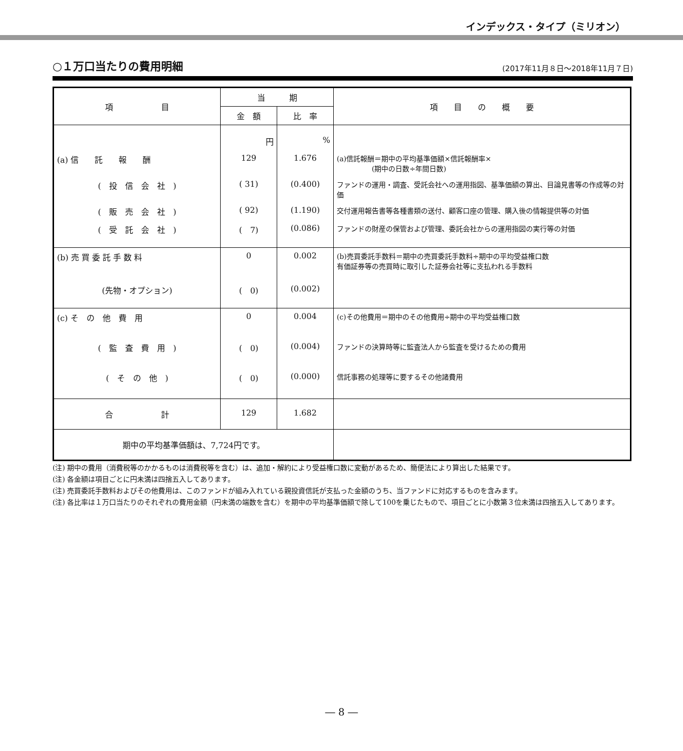インデックス・タイプ（ミリオン）
○１万口当たりの費用明細
(2017年11月８日～2018年11月７日)
| 項 目 | 当 期 | | 項 目 の 概 要 |
| --- | --- | --- | --- |
| | 金 額 | 比 率 | |
| | 円 | % | |
| (a) 信 託 報 酬 | 129 | 1.676 | (a)信託報酬＝期中の平均基準価額×信託報酬率× (期中の日数÷年間日数) |
| ( 投 信 会 社 ) | ( 31) | (0.400) | ファンドの運用・調査、受託会社への運用指図、基準価額の算出、目論見書等の作成等の対価 |
| ( 販 売 会 社 ) | ( 92) | (1.190) | 交付運用報告書等各種書類の送付、顧客口座の管理、購入後の情報提供等の対価 |
| ( 受 託 会 社 ) | ( 7) | (0.086) | ファンドの財産の保管および管理、委託会社からの運用指図の実行等の対価 |
| (b) 売 買 委 託 手 数 料 | 0 | 0.002 | (b)売買委託手数料＝期中の売買委託手数料÷期中の平均受益権口数 有価証券等の売買時に取引した証券会社等に支払われる手数料 |
| (先物・オプション) | ( 0) | (0.002) | |
| (c) そ の 他 費 用 | 0 | 0.004 | (c)その他費用＝期中のその他費用÷期中の平均受益権口数 |
| ( 監 査 費 用 ) | ( 0) | (0.004) | ファンドの決算時等に監査法人から監査を受けるための費用 |
| ( そ の 他 ) | ( 0) | (0.000) | 信託事務の処理等に要するその他諸費用 |
| 合 計 | 129 | 1.682 | |
| 期中の平均基準価額は、7,724円です。 | | | |
(注) 期中の費用（消費税等のかかるものは消費税等を含む）は、追加・解約により受益権口数に変動があるため、簡便法により算出した結果です。
(注) 各金額は項目ごとに円未満は四捨五入してあります。
(注) 売買委託手数料およびその他費用は、このファンドが組み入れている親投資信託が支払った金額のうち、当ファンドに対応するものを含みます。
(注) 各比率は１万口当たりのそれぞれの費用金額（円未満の端数を含む）を期中の平均基準価額で除して100を乗じたもので、項目ごとに小数第３位未満は四捨五入してあります。
― 8 ―